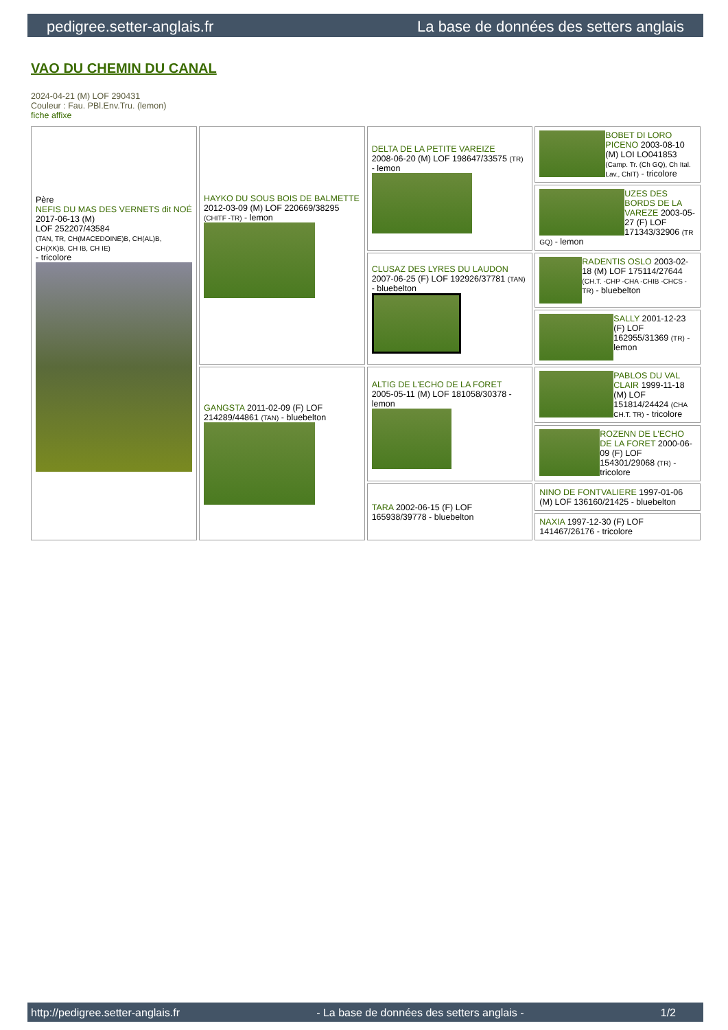pedigree.setter-anglais.fr La base de données des setters anglais
VAO DU CHEMIN DU CANAL
2024-04-21 (M) LOF 290431
Couleur : Fau. PBl.Env.Tru. (lemon)
fiche affixe
| Père NEFIS DU MAS DES VERNETS dit NOÉ 2017-06-13 (M) LOF 252207/43584 (TAN, TR, CH(MACEDOINE)B, CH(AL)B, CH(XK)B, CH IB, CH IE) - tricolore | HAYKO DU SOUS BOIS DE BALMETTE 2012-03-09 (M) LOF 220669/38295 (CHITF -TR) - lemon | DELTA DE LA PETITE VAREIZE 2008-06-20 (M) LOF 198647/33575 (TR) - lemon | BOBET DI LORO PICENO 2003-08-10 (M) LOI LO041853 (Camp. Tr. (Ch GQ), Ch Ital. Lav., ChIT) - tricolore |
| | | | UZES DES BORDS DE LA VAREZE 2003-05-27 (F) LOF 171343/32906 (TR GQ) - lemon |
| | | CLUSAZ DES LYRES DU LAUDON 2007-06-25 (F) LOF 192926/37781 (TAN) - bluebelton | RADENTIS OSLO 2003-02-18 (M) LOF 175114/27644 (CH.T. -CHP -CHA -CHIB -CHCS -TR) - bluebelton |
| | | | SALLY 2001-12-23 (F) LOF 162955/31369 (TR) - lemon |
| | GANGSTA 2011-02-09 (F) LOF 214289/44861 (TAN) - bluebelton | ALTIG DE L'ECHO DE LA FORET 2005-05-11 (M) LOF 181058/30378 - lemon | PABLOS DU VAL CLAIR 1999-11-18 (M) LOF 151814/24424 (CHA CH.T. TR) - tricolore |
| | | | ROZENN DE L'ECHO DE LA FORET 2000-06-09 (F) LOF 154301/29068 (TR) - tricolore |
| | | TARA 2002-06-15 (F) LOF 165938/39778 - bluebelton | NINO DE FONTVALIERE 1997-01-06 (M) LOF 136160/21425 - bluebelton |
| | | | NAXIA 1997-12-30 (F) LOF 141467/26176 - tricolore |
http://pedigree.setter-anglais.fr - La base de données des setters anglais - 1/2